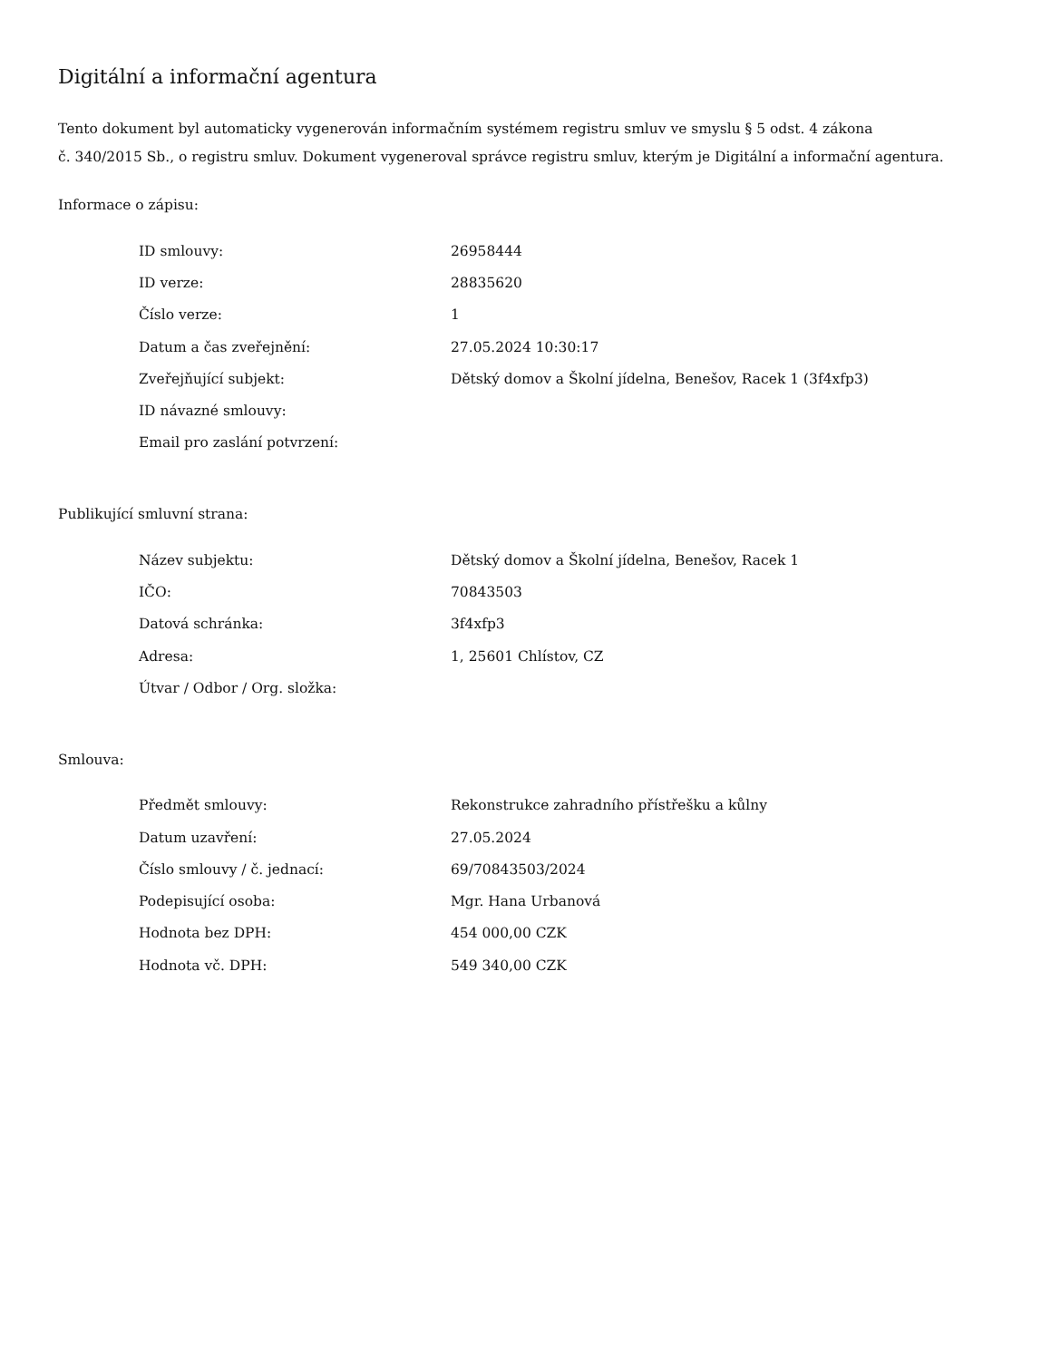Digitální a informační agentura
Tento dokument byl automaticky vygenerován informačním systémem registru smluv ve smyslu § 5 odst. 4 zákona
č. 340/2015 Sb., o registru smluv. Dokument vygeneroval správce registru smluv, kterým je Digitální a informační agentura.
Informace o zápisu:
| ID smlouvy: | 26958444 |
| ID verze: | 28835620 |
| Číslo verze: | 1 |
| Datum a čas zveřejnění: | 27.05.2024 10:30:17 |
| Zveřejňující subjekt: | Dětský domov a Školní jídelna, Benešov, Racek 1 (3f4xfp3) |
| ID návazné smlouvy: | |
| Email pro zaslání potvrzení: | |
Publikující smluvní strana:
| Název subjektu: | Dětský domov a Školní jídelna, Benešov, Racek 1 |
| IČO: | 70843503 |
| Datová schránka: | 3f4xfp3 |
| Adresa: | 1, 25601 Chlístov, CZ |
| Útvar / Odbor / Org. složka: | |
Smlouva:
| Předmět smlouvy: | Rekonstrukce zahradního přístřešku a kůlny |
| Datum uzavření: | 27.05.2024 |
| Číslo smlouvy / č. jednací: | 69/70843503/2024 |
| Podepisující osoba: | Mgr. Hana Urbanová |
| Hodnota bez DPH: | 454 000,00 CZK |
| Hodnota vč. DPH: | 549 340,00 CZK |